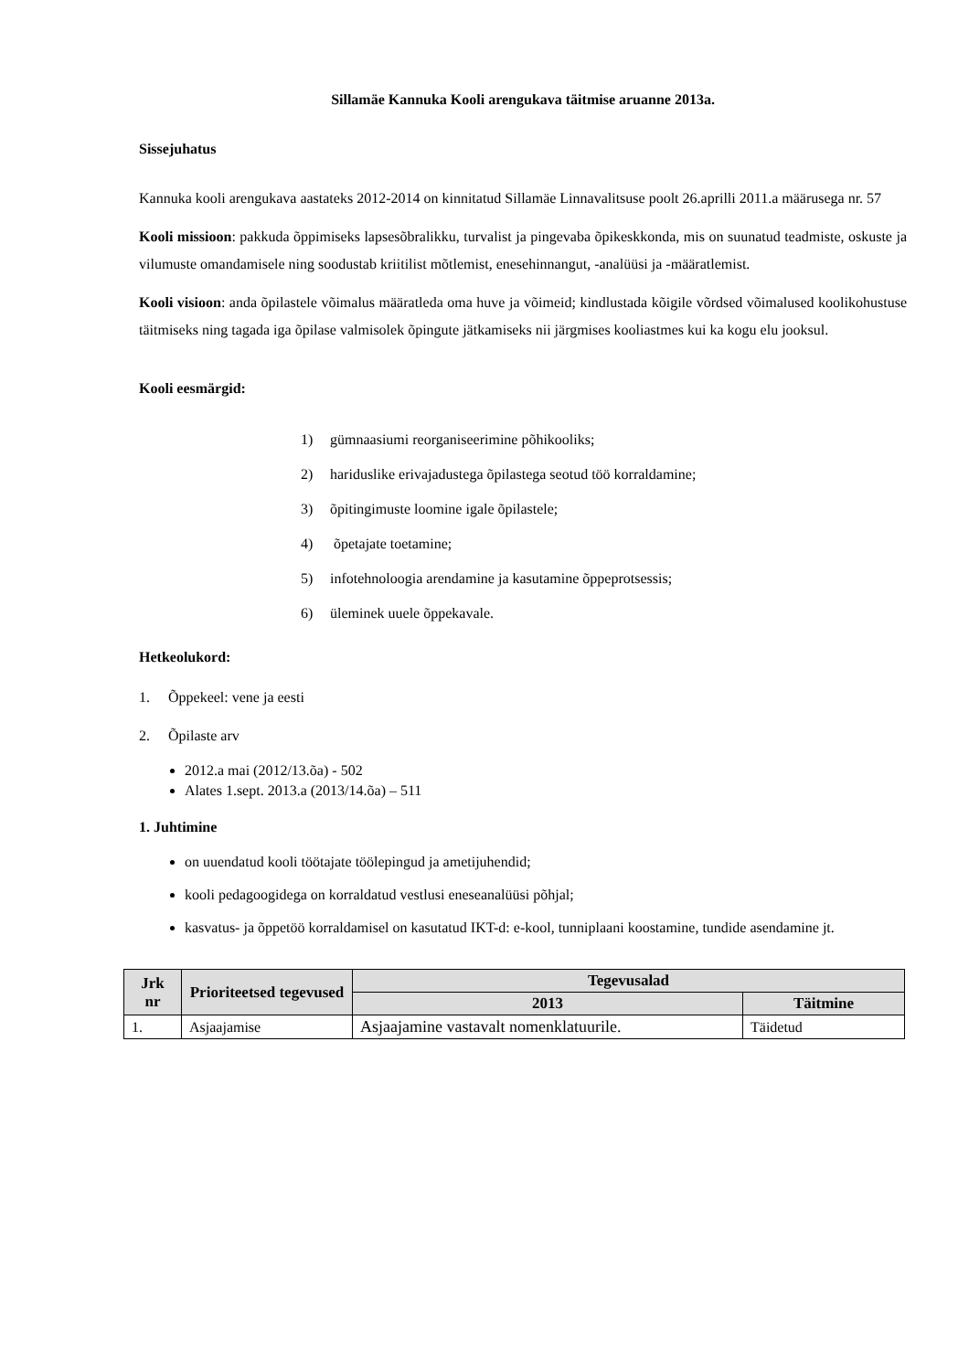Sillamäe Kannuka Kooli arengukava täitmise aruanne 2013a.
Sissejuhatus
Kannuka kooli arengukava aastateks 2012-2014 on kinnitatud Sillamäe Linnavalitsuse poolt 26.aprilli 2011.a määrusega nr. 57
Kooli missioon: pakkuda õppimiseks lapsesõbralikku, turvalist ja pingevaba õpikeskkonda, mis on suunatud teadmiste, oskuste ja vilumuste omandamisele ning soodustab kriitilist mõtlemist, enesehinnangut, -analüüsi ja -määratlemist.
Kooli visioon: anda õpilastele võimalus määratleda oma huve ja võimeid; kindlustada kõigile võrdsed võimalused koolikohustuse täitmiseks ning tagada iga õpilase valmisolek õpingute jätkamiseks nii järgmises kooliastmes kui ka kogu elu jooksul.
Kooli eesmärgid:
1) gümnaasiumi reorganiseerimine põhikooliks;
2) hariduslike erivajadustega õpilastega seotud töö korraldamine;
3) õpitingimuste loomine igale õpilastele;
4) õpetajate toetamine;
5) infotehnoloogia arendamine ja kasutamine õppeprotsessis;
6) üleminek uuele õppekavale.
Hetkeolukord:
1. Õppekeel: vene ja eesti
2. Õpilaste arv
2012.a mai (2012/13.õa) - 502
Alates 1.sept. 2013.a (2013/14.õa) – 511
1. Juhtimine
on uuendatud kooli töötajate töölepingud ja ametijuhendid;
kooli pedagoogidega on korraldatud vestlusi eneseanalüüsi põhjal;
kasvatus- ja õppetöö korraldamisel on kasutatud IKT-d: e-kool, tunniplaani koostamine, tundide asendamine jt.
| Jrk nr | Prioriteetsed tegevused | Tegevusalad | |
| --- | --- | --- | --- |
| | | 2013 | Täitmine |
| 1. | Asjaajamise | Asjaajamine vastavalt nomenklatuurile. | Täidetud |